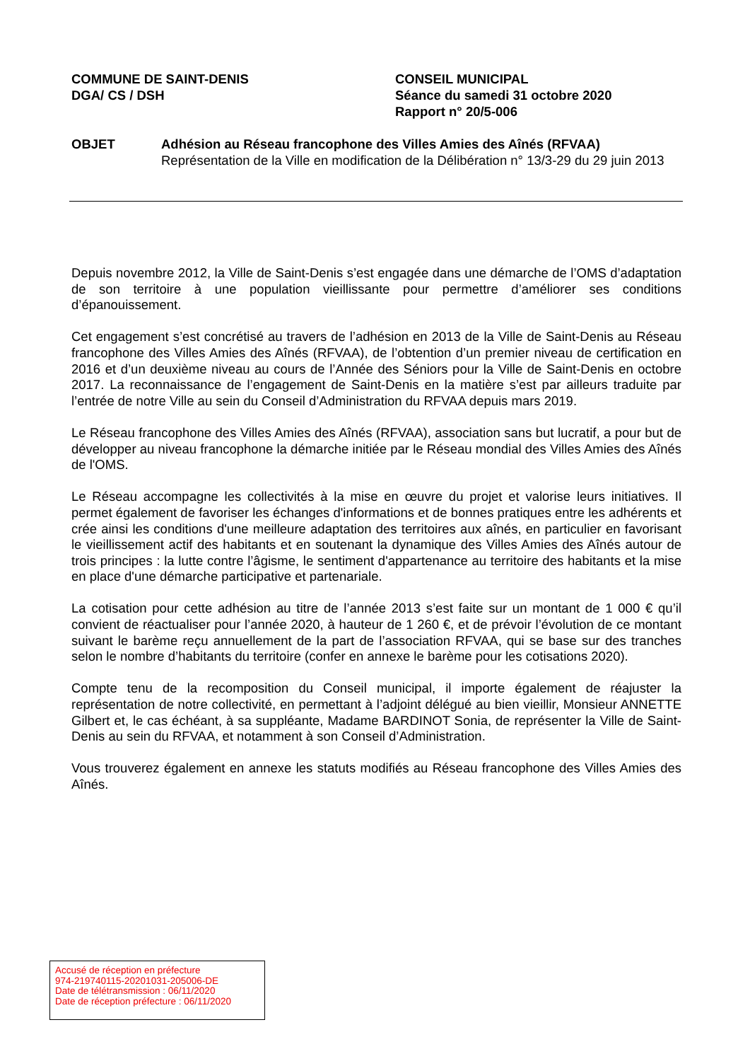COMMUNE DE SAINT-DENIS
DGA/ CS / DSH
CONSEIL MUNICIPAL
Séance du samedi 31 octobre 2020
Rapport n° 20/5-006
OBJET Adhésion au Réseau francophone des Villes Amies des Aînés (RFVAA)
Représentation de la Ville en modification de la Délibération n° 13/3-29 du 29 juin 2013
Depuis novembre 2012, la Ville de Saint-Denis s’est engagée dans une démarche de l’OMS d’adaptation de son territoire à une population vieillissante pour permettre d’améliorer ses conditions d’épanouissement.
Cet engagement s’est concrétisé au travers de l’adhésion en 2013 de la Ville de Saint-Denis au Réseau francophone des Villes Amies des Aînés (RFVAA), de l’obtention d’un premier niveau de certification en 2016 et d’un deuxième niveau au cours de l’Année des Séniors pour la Ville de Saint-Denis en octobre 2017. La reconnaissance de l’engagement de Saint-Denis en la matière s’est par ailleurs traduite par l’entrée de notre Ville au sein du Conseil d’Administration du RFVAA depuis mars 2019.
Le Réseau francophone des Villes Amies des Aînés (RFVAA), association sans but lucratif, a pour but de développer au niveau francophone la démarche initiée par le Réseau mondial des Villes Amies des Aînés de l'OMS.
Le Réseau accompagne les collectivités à la mise en œuvre du projet et valorise leurs initiatives. Il permet également de favoriser les échanges d'informations et de bonnes pratiques entre les adhérents et crée ainsi les conditions d'une meilleure adaptation des territoires aux aînés, en particulier en favorisant le vieillissement actif des habitants et en soutenant la dynamique des Villes Amies des Aînés autour de trois principes : la lutte contre l’âgisme, le sentiment d'appartenance au territoire des habitants et la mise en place d'une démarche participative et partenariale.
La cotisation pour cette adhésion au titre de l’année 2013 s’est faite sur un montant de 1 000 € qu’il convient de réactualiser pour l’année 2020, à hauteur de 1 260 €, et de prévoir l’évolution de ce montant suivant le barème reçu annuellement de la part de l’association RFVAA, qui se base sur des tranches selon le nombre d’habitants du territoire (confer en annexe le barème pour les cotisations 2020).
Compte tenu de la recomposition du Conseil municipal, il importe également de réajuster la représentation de notre collectivité, en permettant à l’adjoint délégué au bien vieillir, Monsieur ANNETTE Gilbert et, le cas échéant, à sa suppléante, Madame BARDINOT Sonia, de représenter la Ville de Saint-Denis au sein du RFVAA, et notamment à son Conseil d’Administration.
Vous trouverez également en annexe les statuts modifiés au Réseau francophone des Villes Amies des Aînés.
Accusé de réception en préfecture
974-219740115-20201031-205006-DE
Date de télétransmission : 06/11/2020
Date de réception préfecture : 06/11/2020